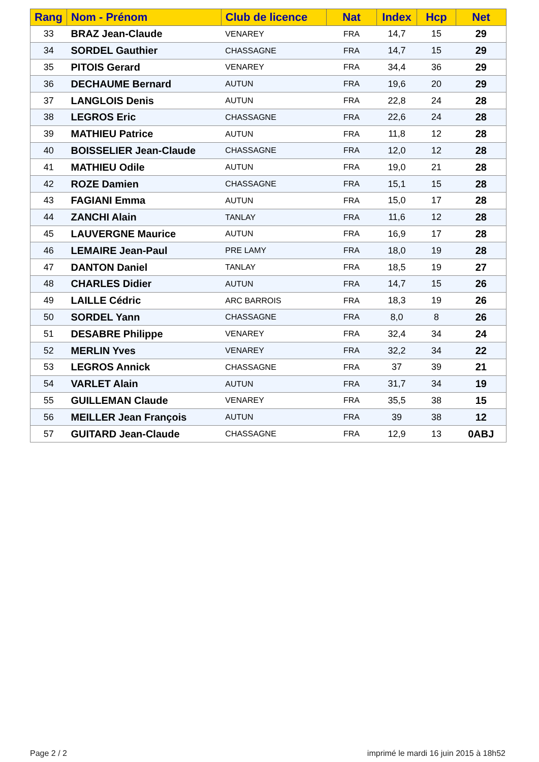| Rang | Nom - Prénom | Club de licence | Nat | Index | Hcp | Net |
| --- | --- | --- | --- | --- | --- | --- |
| 33 | BRAZ Jean-Claude | VENAREY | FRA | 14,7 | 15 | 29 |
| 34 | SORDEL Gauthier | CHASSAGNE | FRA | 14,7 | 15 | 29 |
| 35 | PITOIS Gerard | VENAREY | FRA | 34,4 | 36 | 29 |
| 36 | DECHAUME Bernard | AUTUN | FRA | 19,6 | 20 | 29 |
| 37 | LANGLOIS Denis | AUTUN | FRA | 22,8 | 24 | 28 |
| 38 | LEGROS Eric | CHASSAGNE | FRA | 22,6 | 24 | 28 |
| 39 | MATHIEU Patrice | AUTUN | FRA | 11,8 | 12 | 28 |
| 40 | BOISSELIER Jean-Claude | CHASSAGNE | FRA | 12,0 | 12 | 28 |
| 41 | MATHIEU Odile | AUTUN | FRA | 19,0 | 21 | 28 |
| 42 | ROZE Damien | CHASSAGNE | FRA | 15,1 | 15 | 28 |
| 43 | FAGIANI Emma | AUTUN | FRA | 15,0 | 17 | 28 |
| 44 | ZANCHI Alain | TANLAY | FRA | 11,6 | 12 | 28 |
| 45 | LAUVERGNE Maurice | AUTUN | FRA | 16,9 | 17 | 28 |
| 46 | LEMAIRE Jean-Paul | PRE LAMY | FRA | 18,0 | 19 | 28 |
| 47 | DANTON Daniel | TANLAY | FRA | 18,5 | 19 | 27 |
| 48 | CHARLES Didier | AUTUN | FRA | 14,7 | 15 | 26 |
| 49 | LAILLE Cédric | ARC BARROIS | FRA | 18,3 | 19 | 26 |
| 50 | SORDEL Yann | CHASSAGNE | FRA | 8,0 | 8 | 26 |
| 51 | DESABRE Philippe | VENAREY | FRA | 32,4 | 34 | 24 |
| 52 | MERLIN Yves | VENAREY | FRA | 32,2 | 34 | 22 |
| 53 | LEGROS Annick | CHASSAGNE | FRA | 37 | 39 | 21 |
| 54 | VARLET Alain | AUTUN | FRA | 31,7 | 34 | 19 |
| 55 | GUILLEMAN Claude | VENAREY | FRA | 35,5 | 38 | 15 |
| 56 | MEILLER Jean François | AUTUN | FRA | 39 | 38 | 12 |
| 57 | GUITARD Jean-Claude | CHASSAGNE | FRA | 12,9 | 13 | 0ABJ |
Page 2 / 2
imprimé le mardi 16 juin 2015 à 18h52